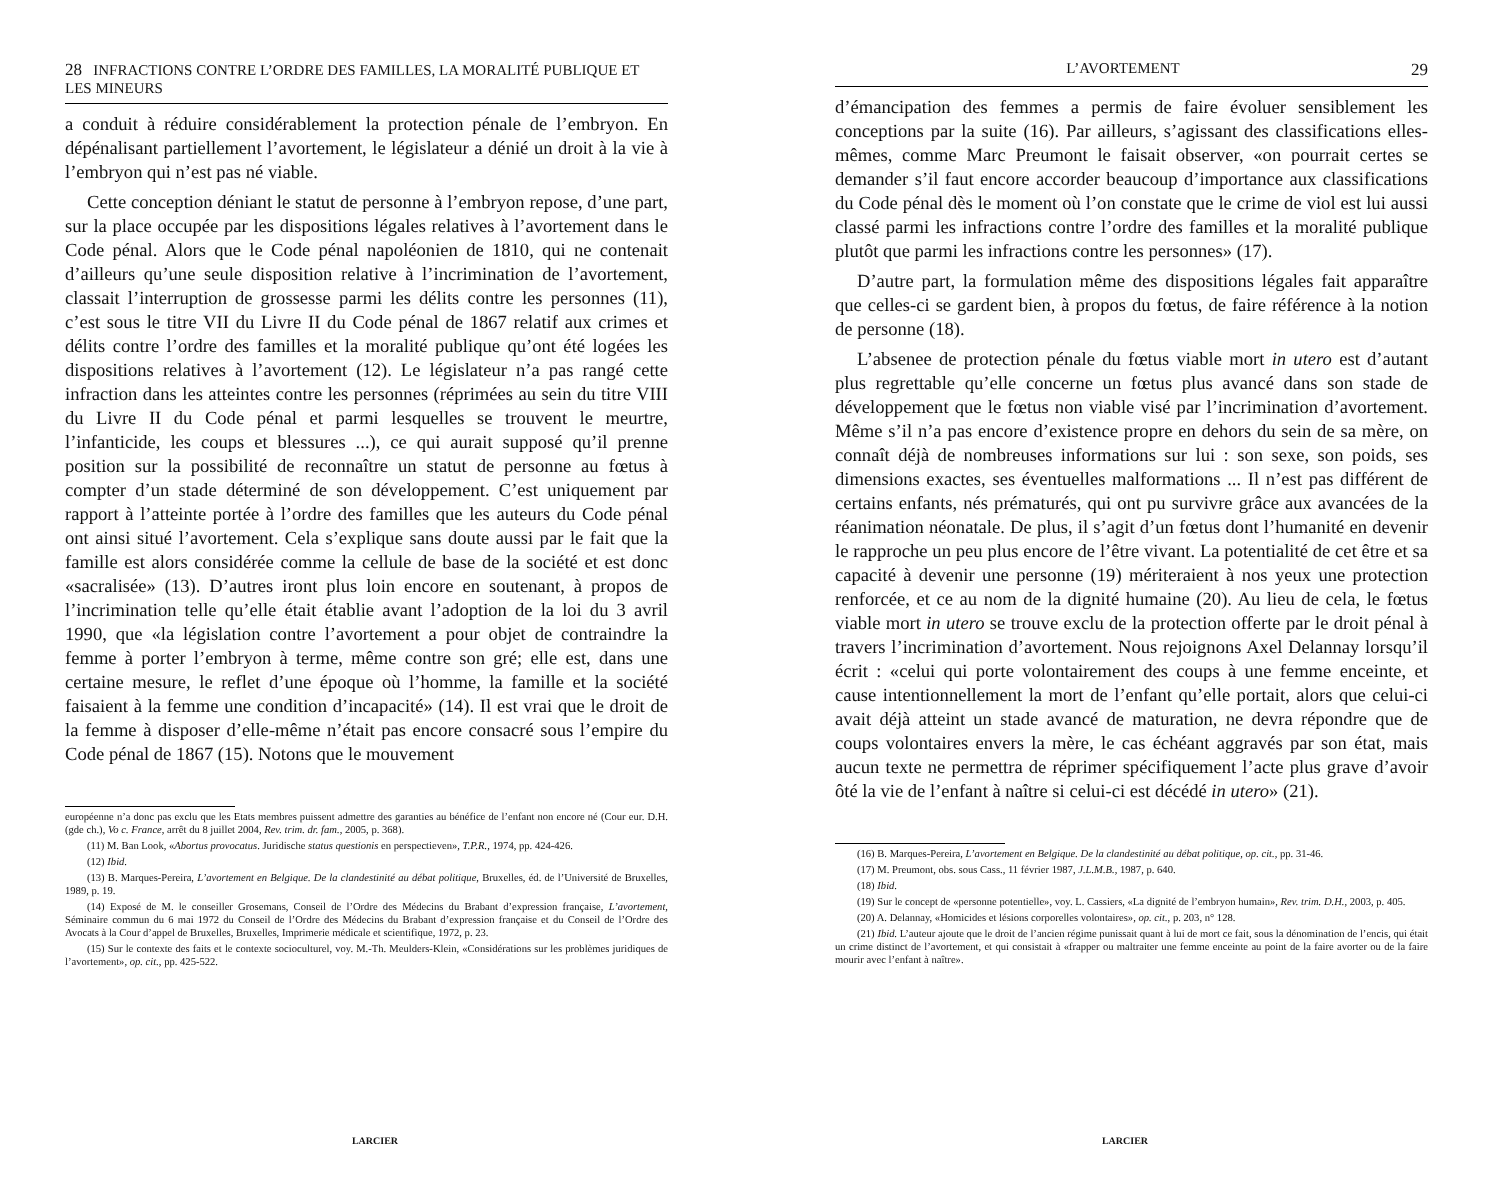28 INFRACTIONS CONTRE L’ORDRE DES FAMILLES, LA MORALITÉ PUBLIQUE ET LES MINEURS
a conduit à réduire considérablement la protection pénale de l’embryon. En dépénalisant partiellement l’avortement, le législateur a dénié un droit à la vie à l’embryon qui n’est pas né viable.
Cette conception déniant le statut de personne à l’embryon repose, d’une part, sur la place occupée par les dispositions légales relatives à l’avortement dans le Code pénal. Alors que le Code pénal napoléonien de 1810, qui ne contenait d’ailleurs qu’une seule disposition relative à l’incrimination de l’avortement, classait l’interruption de grossesse parmi les délits contre les personnes (11), c’est sous le titre VII du Livre II du Code pénal de 1867 relatif aux crimes et délits contre l’ordre des familles et la moralité publique qu’ont été logées les dispositions relatives à l’avortement (12). Le législateur n’a pas rangé cette infraction dans les atteintes contre les personnes (réprimées au sein du titre VIII du Livre II du Code pénal et parmi lesquelles se trouvent le meurtre, l’infanticide, les coups et blessures ...), ce qui aurait supposé qu’il prenne position sur la possibilité de reconnaître un statut de personne au fœtus à compter d’un stade déterminé de son développement. C’est uniquement par rapport à l’atteinte portée à l’ordre des familles que les auteurs du Code pénal ont ainsi situé l’avortement. Cela s’explique sans doute aussi par le fait que la famille est alors considérée comme la cellule de base de la société et est donc «sacralisée» (13). D’autres iront plus loin encore en soutenant, à propos de l’incrimination telle qu’elle était établie avant l’adoption de la loi du 3 avril 1990, que «la législation contre l’avortement a pour objet de contraindre la femme à porter l’embryon à terme, même contre son gré; elle est, dans une certaine mesure, le reflet d’une époque où l’homme, la famille et la société faisaient à la femme une condition d’incapacité» (14). Il est vrai que le droit de la femme à disposer d’elle-même n’était pas encore consacré sous l’empire du Code pénal de 1867 (15). Notons que le mouvement
européenne n’a donc pas exclu que les Etats membres puissent admettre des garanties au bénéfice de l’enfant non encore né (Cour eur. D.H. (gde ch.), Vo c. France, arrêt du 8 juillet 2004, Rev. trim. dr. fam., 2005, p. 368).
(11) M. Ban Look, «Abortus provocatus. Juridische status questionis en perspectieven», T.P.R., 1974, pp. 424-426.
(12) Ibid.
(13) B. Marques-Pereira, L’avortement en Belgique. De la clandestinité au débat politique, Bruxelles, éd. de l’Université de Bruxelles, 1989, p. 19.
(14) Exposé de M. le conseiller Grosemans, Conseil de l’Ordre des Médecins du Brabant d’expression française, L’avortement, Séminaire commun du 6 mai 1972 du Conseil de l’Ordre des Médecins du Brabant d’expression française et du Conseil de l’Ordre des Avocats à la Cour d’appel de Bruxelles, Bruxelles, Imprimerie médicale et scientifique, 1972, p. 23.
(15) Sur le contexte des faits et le contexte socioculturel, voy. M.-Th. Meulders-Klein, «Considérations sur les problèmes juridiques de l’avortement», op. cit., pp. 425-522.
LARCIER
L’AVORTEMENT 29
d’émancipation des femmes a permis de faire évoluer sensiblement les conceptions par la suite (16). Par ailleurs, s’agissant des classifications elles-mêmes, comme Marc Preumont le faisait observer, «on pourrait certes se demander s’il faut encore accorder beaucoup d’importance aux classifications du Code pénal dès le moment où l’on constate que le crime de viol est lui aussi classé parmi les infractions contre l’ordre des familles et la moralité publique plutôt que parmi les infractions contre les personnes» (17).
D’autre part, la formulation même des dispositions légales fait apparaître que celles-ci se gardent bien, à propos du fœtus, de faire référence à la notion de personne (18).
L’absenee de protection pénale du fœtus viable mort in utero est d’autant plus regrettable qu’elle concerne un fœtus plus avancé dans son stade de développement que le fœtus non viable visé par l’incrimination d’avortement. Même s’il n’a pas encore d’existence propre en dehors du sein de sa mère, on connaît déjà de nombreuses informations sur lui : son sexe, son poids, ses dimensions exactes, ses éventuelles malformations ... Il n’est pas différent de certains enfants, nés prématurés, qui ont pu survivre grâce aux avancées de la réanimation néonatale. De plus, il s’agit d’un fœtus dont l’humanité en devenir le rapproche un peu plus encore de l’être vivant. La potentialité de cet être et sa capacité à devenir une personne (19) mériteraient à nos yeux une protection renforcée, et ce au nom de la dignité humaine (20). Au lieu de cela, le fœtus viable mort in utero se trouve exclu de la protection offerte par le droit pénal à travers l’incrimination d’avortement. Nous rejoignons Axel Delannay lorsqu’il écrit : «celui qui porte volontairement des coups à une femme enceinte, et cause intentionnellement la mort de l’enfant qu’elle portait, alors que celui-ci avait déjà atteint un stade avancé de maturation, ne devra répondre que de coups volontaires envers la mère, le cas échéant aggravés par son état, mais aucun texte ne permettra de réprimer spécifiquement l’acte plus grave d’avoir ôté la vie de l’enfant à naître si celui-ci est décédé in utero» (21).
(16) B. Marques-Pereira, L’avortement en Belgique. De la clandestinité au débat politique, op. cit., pp. 31-46.
(17) M. Preumont, obs. sous Cass., 11 février 1987, J.L.M.B., 1987, p. 640.
(18) Ibid.
(19) Sur le concept de «personne potentielle», voy. L. Cassiers, «La dignité de l’embryon humain», Rev. trim. D.H., 2003, p. 405.
(20) A. Delannay, «Homicides et lésions corporelles volontaires», op. cit., p. 203, n° 128.
(21) Ibid. L’auteur ajoute que le droit de l’ancien régime punissait quant à lui de mort ce fait, sous la dénomination de l’encis, qui était un crime distinct de l’avortement, et qui consistait à «frapper ou maltraiter une femme enceinte au point de la faire avorter ou de la faire mourir avec l’enfant à naître».
LARCIER